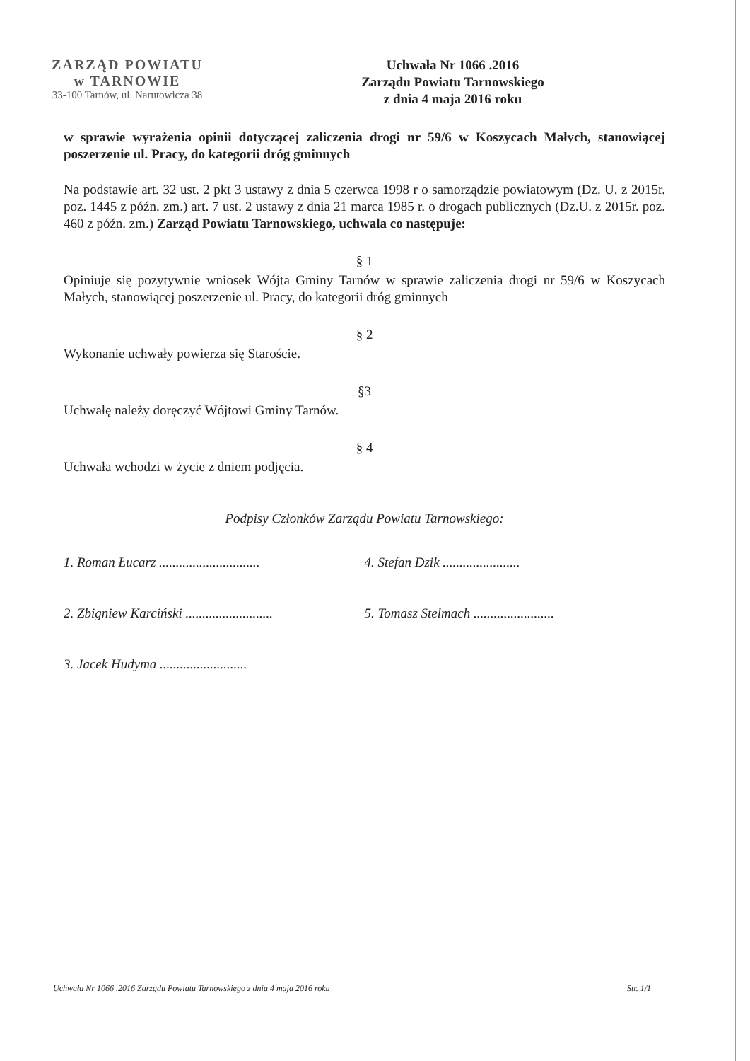ZARZĄD POWIATU
w TARNOWIE
33-100 Tarnów, ul. Narutowicza 38
Uchwała Nr 1066 .2016
Zarządu Powiatu Tarnowskiego
z dnia 4 maja 2016 roku
w sprawie wyrażenia opinii dotyczącej zaliczenia drogi nr 59/6 w Koszycach Małych, stanowiącej poszerzenie ul. Pracy, do kategorii dróg gminnych
Na podstawie art. 32 ust. 2 pkt 3 ustawy z dnia 5 czerwca 1998 r o samorządzie powiatowym (Dz. U. z 2015r. poz. 1445 z późn. zm.) art. 7 ust. 2 ustawy z dnia 21 marca 1985 r. o drogach publicznych (Dz.U. z 2015r. poz. 460 z późn. zm.) Zarząd Powiatu Tarnowskiego, uchwala co następuje:
§ 1
Opiniuje się pozytywnie wniosek Wójta Gminy Tarnów w sprawie zaliczenia drogi nr 59/6 w Koszycach Małych, stanowiącej poszerzenie ul. Pracy, do kategorii dróg gminnych
§ 2
Wykonanie uchwały powierza się Staroście.
§3
Uchwałę należy doręczyć Wójtowi Gminy Tarnów.
§ 4
Uchwała wchodzi w życie z dniem podjęcia.
Podpisy Członków Zarządu Powiatu Tarnowskiego:
1. Roman Łucarz ..............................
4. Stefan Dzik .......................
2. Zbigniew Karciński ..........................
5. Tomasz Stelmach ........................
3. Jacek Hudyma ..........................
Uchwała Nr 1066 .2016 Zarządu Powiatu Tarnowskiego z dnia 4 maja 2016 roku Str. 1/1